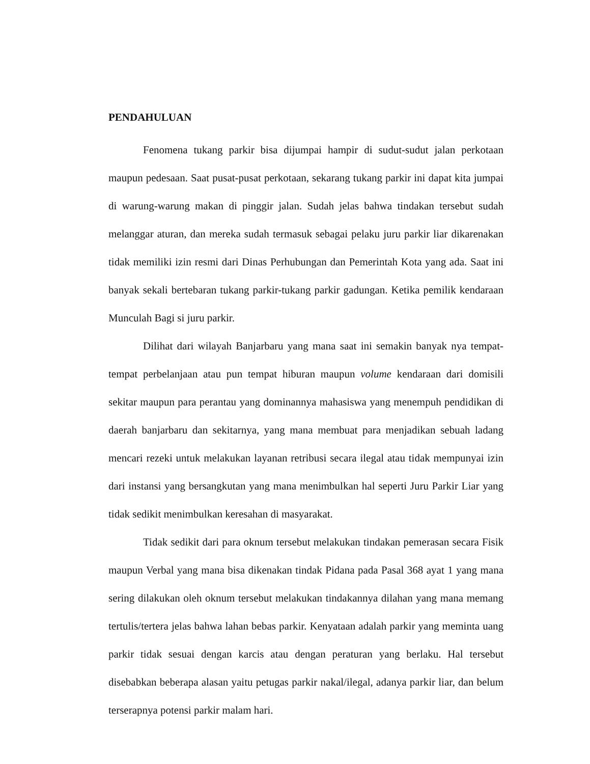PENDAHULUAN
Fenomena tukang parkir bisa dijumpai hampir di sudut-sudut jalan perkotaan maupun pedesaan. Saat pusat-pusat perkotaan, sekarang tukang parkir ini dapat kita jumpai di warung-warung makan di pinggir jalan. Sudah jelas bahwa tindakan tersebut sudah melanggar aturan, dan mereka sudah termasuk sebagai pelaku juru parkir liar dikarenakan tidak memiliki izin resmi dari Dinas Perhubungan dan Pemerintah Kota yang ada. Saat ini banyak sekali bertebaran tukang parkir-tukang parkir gadungan. Ketika pemilik kendaraan Munculah Bagi si juru parkir.
Dilihat dari wilayah Banjarbaru yang mana saat ini semakin banyak nya tempat-tempat perbelanjaan atau pun tempat hiburan maupun volume kendaraan dari domisili sekitar maupun para perantau yang dominannya mahasiswa yang menempuh pendidikan di daerah banjarbaru dan sekitarnya, yang mana membuat para menjadikan sebuah ladang mencari rezeki untuk melakukan layanan retribusi secara ilegal atau tidak mempunyai izin dari instansi yang bersangkutan yang mana menimbulkan hal seperti Juru Parkir Liar yang tidak sedikit menimbulkan keresahan di masyarakat.
Tidak sedikit dari para oknum tersebut melakukan tindakan pemerasan secara Fisik maupun Verbal yang mana bisa dikenakan tindak Pidana pada Pasal 368 ayat 1 yang mana sering dilakukan oleh oknum tersebut melakukan tindakannya dilahan yang mana memang tertulis/tertera jelas bahwa lahan bebas parkir. Kenyataan adalah parkir yang meminta uang parkir tidak sesuai dengan karcis atau dengan peraturan yang berlaku. Hal tersebut disebabkan beberapa alasan yaitu petugas parkir nakal/ilegal, adanya parkir liar, dan belum terserapnya potensi parkir malam hari.